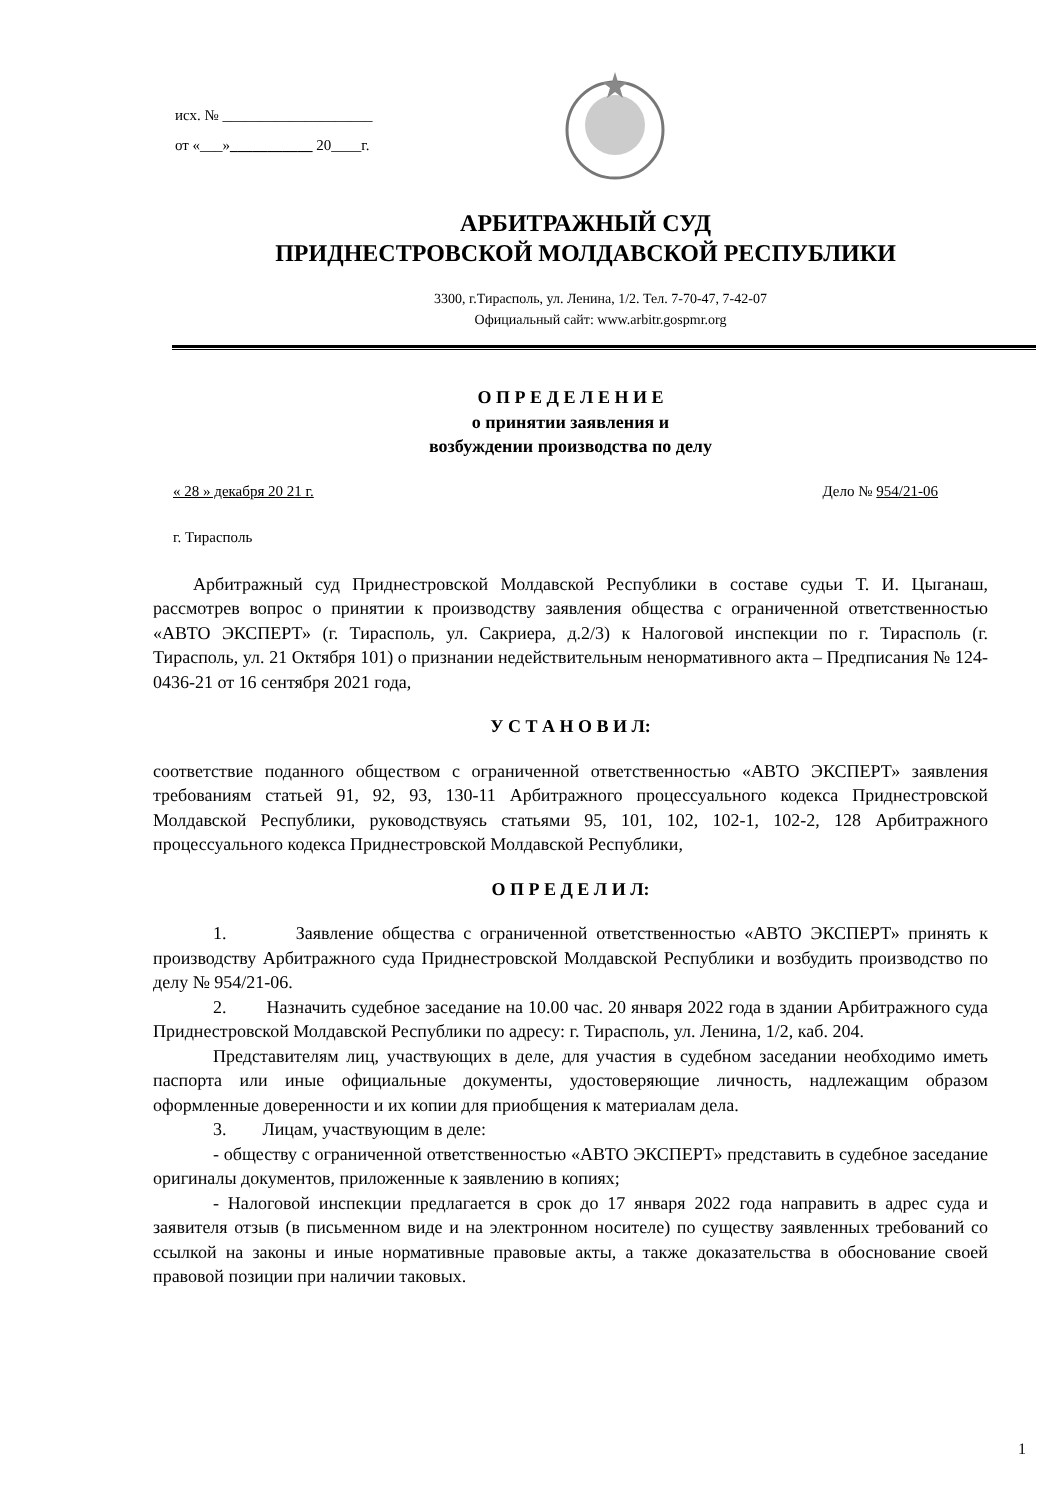исх. № ____________________
от «___»___________ 20____г.
АРБИТРАЖНЫЙ СУД
ПРИДНЕСТРОВСКОЙ МОЛДАВСКОЙ РЕСПУБЛИКИ
3300, г.Тирасполь, ул. Ленина, 1/2. Тел. 7-70-47, 7-42-07
Официальный сайт: www.arbitr.gospmr.org
О П Р Е Д Е Л Е Н И Е
о принятии заявления и
возбуждении производства по делу
« 28 » декабря 20 21 г. Дело № 954/21-06
г. Тирасполь
Арбитражный суд Приднестровской Молдавской Республики в составе судьи Т. И. Цыганаш, рассмотрев вопрос о принятии к производству заявления общества с ограниченной ответственностью «АВТО ЭКСПЕРТ» (г. Тирасполь, ул. Сакриера, д.2/3) к Налоговой инспекции по г. Тирасполь (г. Тирасполь, ул. 21 Октября 101) о признании недействительным ненормативного акта – Предписания № 124-0436-21 от 16 сентября 2021 года,
У С Т А Н О В И Л:
соответствие поданного обществом с ограниченной ответственностью «АВТО ЭКСПЕРТ» заявления требованиям статьей 91, 92, 93, 130-11 Арбитражного процессуального кодекса Приднестровской Молдавской Республики, руководствуясь статьями 95, 101, 102, 102-1, 102-2, 128 Арбитражного процессуального кодекса Приднестровской Молдавской Республики,
О П Р Е Д Е Л И Л:
1. Заявление общества с ограниченной ответственностью «АВТО ЭКСПЕРТ» принять к производству Арбитражного суда Приднестровской Молдавской Республики и возбудить производство по делу № 954/21-06.
2. Назначить судебное заседание на 10.00 час. 20 января 2022 года в здании Арбитражного суда Приднестровской Молдавской Республики по адресу: г. Тирасполь, ул. Ленина, 1/2, каб. 204.
Представителям лиц, участвующих в деле, для участия в судебном заседании необходимо иметь паспорта или иные официальные документы, удостоверяющие личность, надлежащим образом оформленные доверенности и их копии для приобщения к материалам дела.
3. Лицам, участвующим в деле:
- обществу с ограниченной ответственностью «АВТО ЭКСПЕРТ» представить в судебное заседание оригиналы документов, приложенные к заявлению в копиях;
- Налоговой инспекции предлагается в срок до 17 января 2022 года направить в адрес суда и заявителя отзыв (в письменном виде и на электронном носителе) по существу заявленных требований со ссылкой на законы и иные нормативные правовые акты, а также доказательства в обоснование своей правовой позиции при наличии таковых.
1